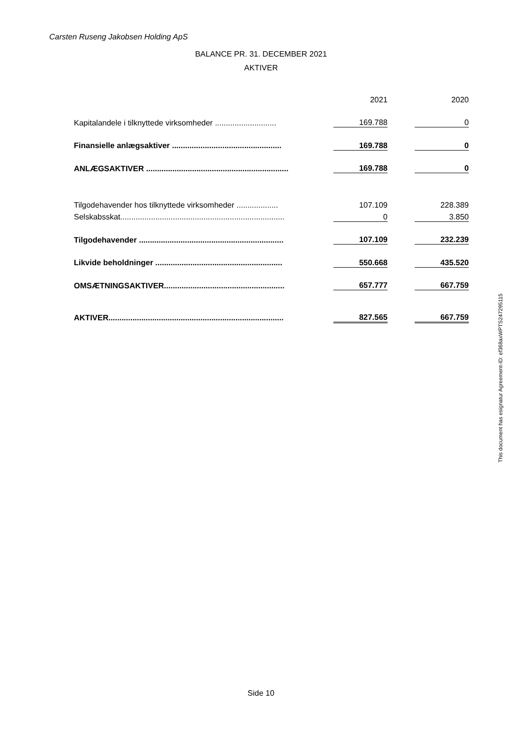Carsten Ruseng Jakobsen Holding ApS
BALANCE PR. 31. DECEMBER 2021
AKTIVER
| | | 2021 | | 2020 |
| Kapitalandele i tilknyttede virksomheder ............................ | | 169.788 | | 0 |
| Finansielle anlægsaktiver .................................................. | | 169.788 | | 0 |
| ANLÆGSAKTIVER ................................................................. | | 169.788 | | 0 |
| Tilgodehavender hos tilknyttede virksomheder ................... | | 107.109 | | 228.389 |
| Selskabsskat........................................................................... | | 0 | | 3.850 |
| Tilgodehavender .................................................................. | | 107.109 | | 232.239 |
| Likvide beholdninger .......................................................... | | 550.668 | | 435.520 |
| OMSÆTNINGSAKTIVER....................................................... | | 657.777 | | 667.759 |
| AKTIVER................................................................................ | | 827.565 | | 667.759 |
This document has esignatur Agreement-ID: ef368axWPTS247295115
Side 10